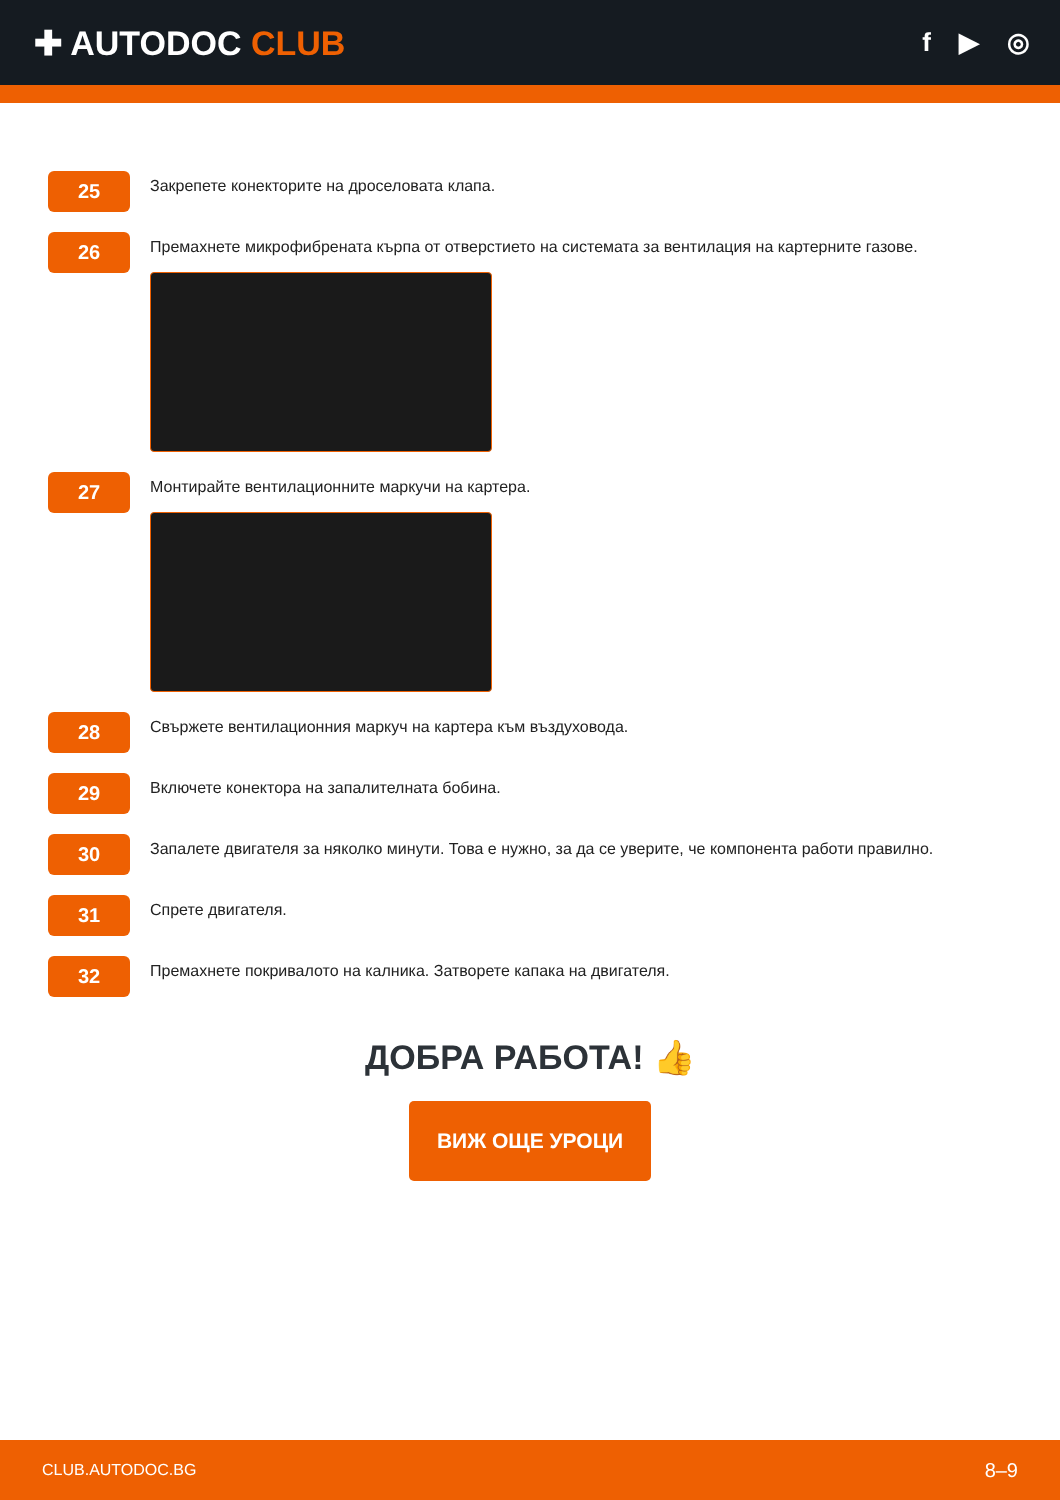✚ AUTODOC CLUB
f ▶ ◎
25
Закрепете конекторите на дроселовата клапа.
26
Премахнете микрофибрената кърпа от отверстието на системата за вентилация на картерните газове.
27
Монтирайте вентилационните маркучи на картера.
28
Свържете вентилационния маркуч на картера към въздуховода.
29
Включете конектора на запалителната бобина.
30
Запалете двигателя за няколко минути. Това е нужно, за да се уверите, че компонента работи правилно.
31
Спрете двигателя.
32
Премахнете покривалото на калника. Затворете капака на двигателя.
ДОБРА РАБОТА! 👍
ВИЖ ОЩЕ УРОЦИ
CLUB.AUTODOC.BG 8–9